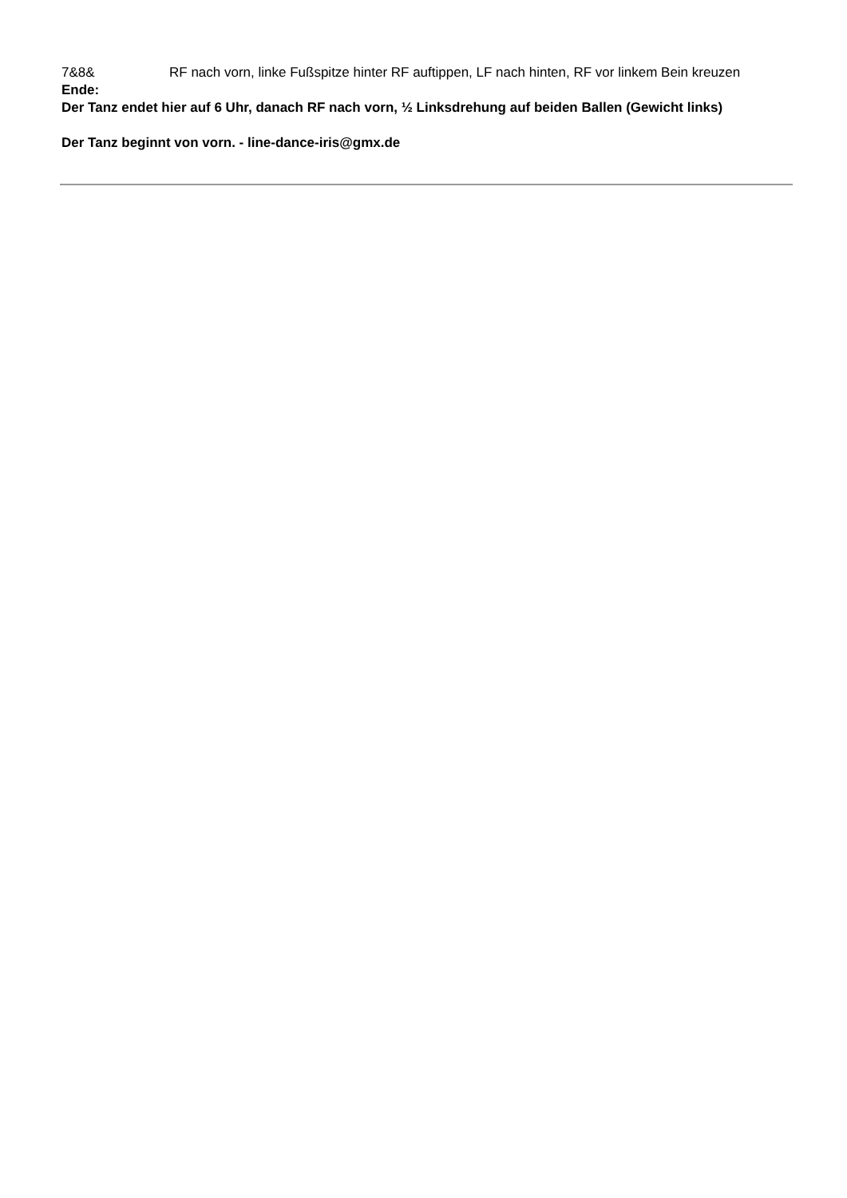7&8& RF nach vorn, linke Fußspitze hinter RF auftippen, LF nach hinten, RF vor linkem Bein kreuzen
Ende:
Der Tanz endet hier auf 6 Uhr, danach RF nach vorn, ½ Linksdrehung auf beiden Ballen (Gewicht links)
Der Tanz beginnt von vorn. - line-dance-iris@gmx.de